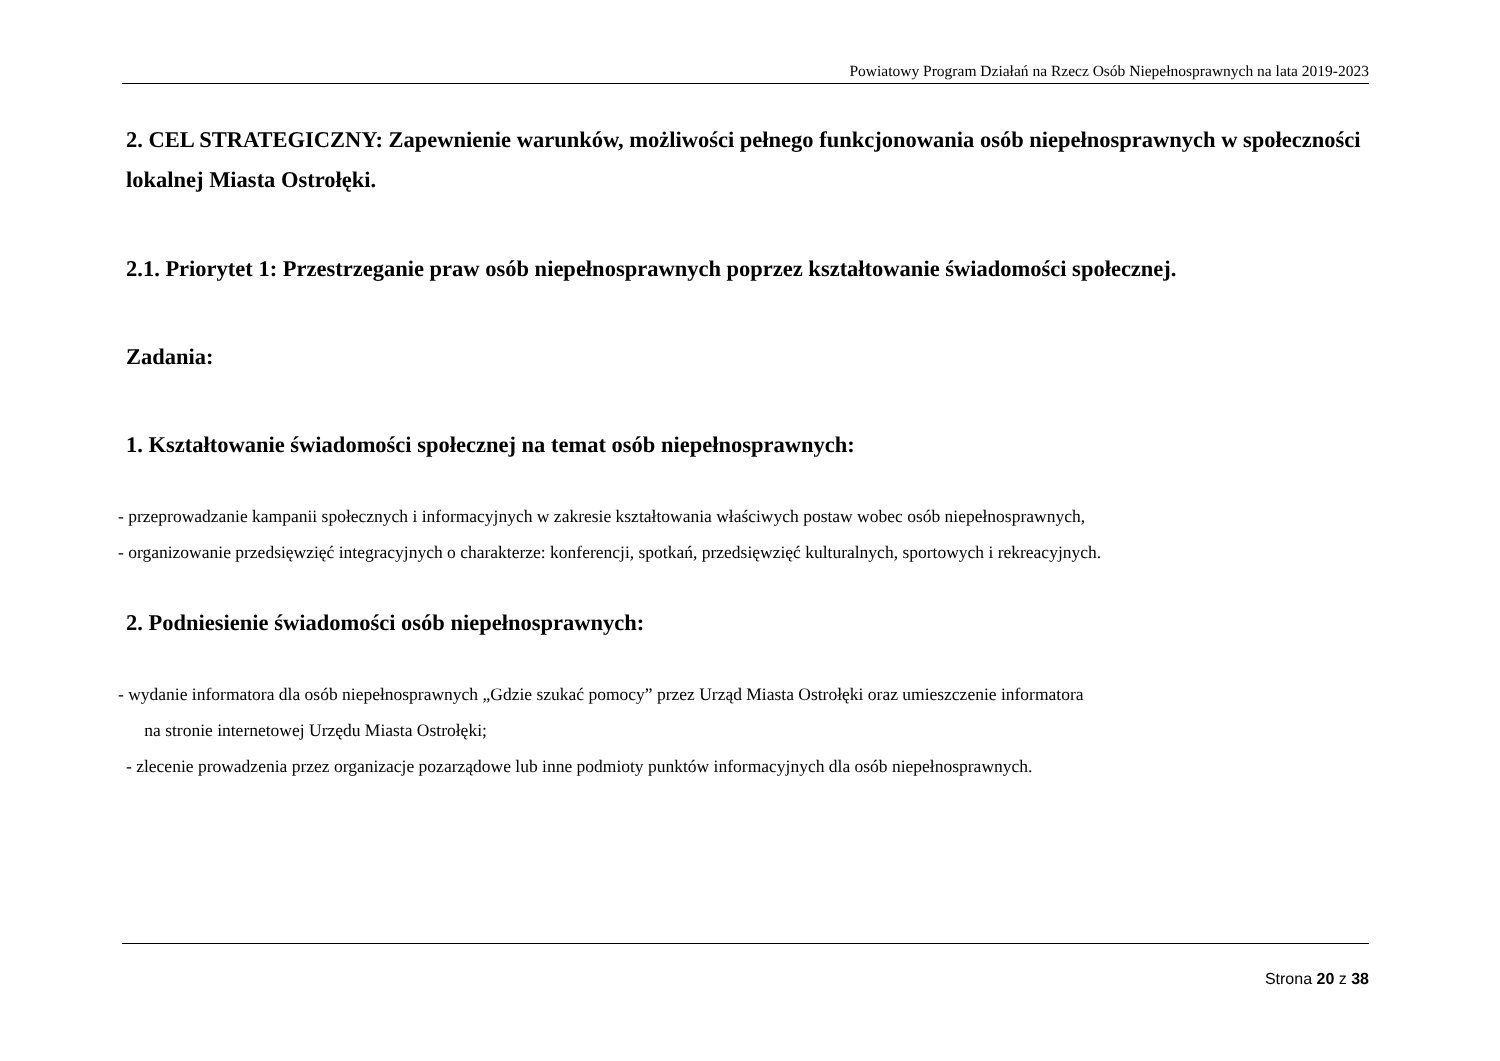Powiatowy Program Działań na Rzecz Osób Niepełnosprawnych na lata 2019-2023
2. CEL STRATEGICZNY: Zapewnienie warunków, możliwości pełnego funkcjonowania osób niepełnosprawnych w społeczności lokalnej Miasta Ostrołęki.
2.1. Priorytet 1: Przestrzeganie praw osób niepełnosprawnych poprzez kształtowanie świadomości społecznej.
Zadania:
1. Kształtowanie świadomości społecznej na temat osób niepełnosprawnych:
- przeprowadzanie kampanii społecznych i informacyjnych w zakresie kształtowania właściwych postaw wobec osób niepełnosprawnych,
- organizowanie przedsięwzięć integracyjnych o charakterze: konferencji, spotkań, przedsięwzięć kulturalnych, sportowych i rekreacyjnych.
2. Podniesienie świadomości osób niepełnosprawnych:
- wydanie informatora dla osób niepełnosprawnych „Gdzie szukać pomocy” przez Urząd Miasta Ostrołęki oraz umieszczenie informatora
na stronie internetowej Urzędu Miasta Ostrołęki;
- zlecenie prowadzenia przez organizacje pozarządowe lub inne podmioty punktów informacyjnych dla osób niepełnosprawnych.
Strona 20 z 38